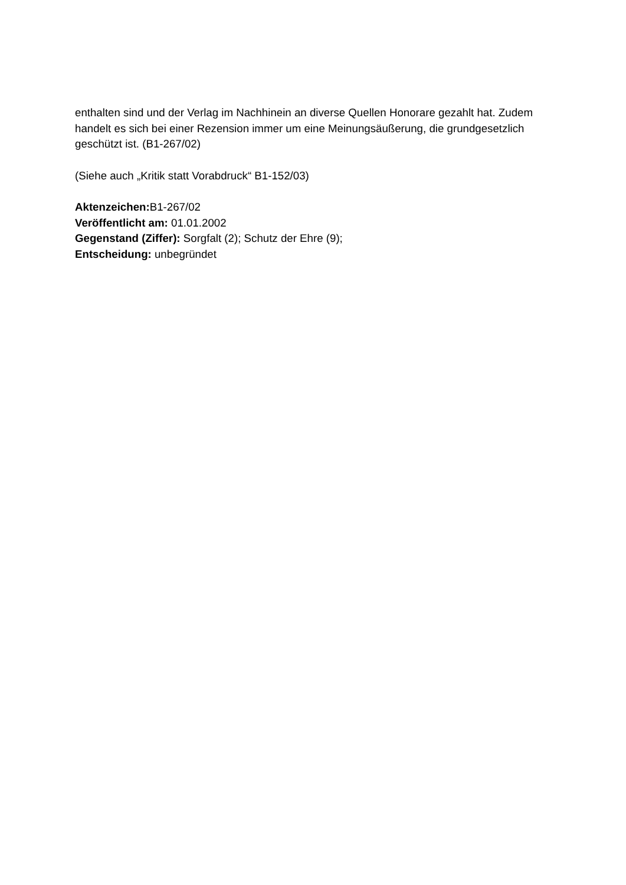enthalten sind und der Verlag im Nachhinein an diverse Quellen Honorare gezahlt hat. Zudem handelt es sich bei einer Rezension immer um eine Meinungsäußerung, die grundgesetzlich geschützt ist. (B1-267/02)
(Siehe auch „Kritik statt Vorabdruck“ B1-152/03)
Aktenzeichen: B1-267/02
Veröffentlicht am: 01.01.2002
Gegenstand (Ziffer): Sorgfalt (2); Schutz der Ehre (9);
Entscheidung: unbegründet